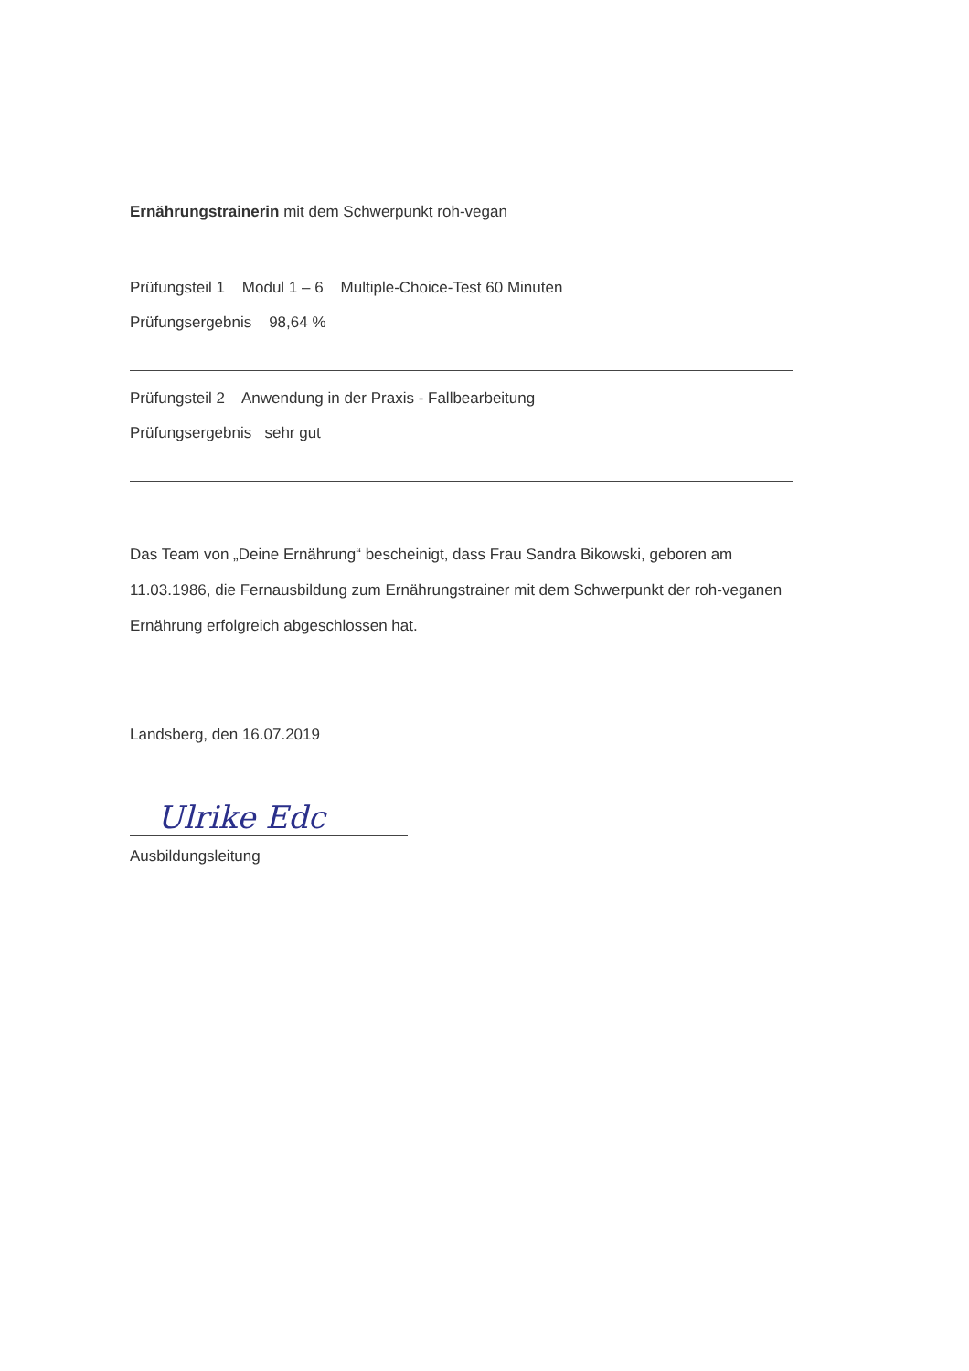Ernährungstrainerin mit dem Schwerpunkt roh-vegan
Prüfungsteil 1 Modul 1 – 6 Multiple-Choice-Test 60 Minuten
Prüfungsergebnis 98,64 %
Prüfungsteil 2 Anwendung in der Praxis - Fallbearbeitung
Prüfungsergebnis sehr gut
Das Team von „Deine Ernährung“ bescheinigt, dass Frau Sandra Bikowski, geboren am 11.03.1986, die Fernausbildung zum Ernährungstrainer mit dem Schwerpunkt der roh-veganen Ernährung erfolgreich abgeschlossen hat.
Landsberg, den 16.07.2019
Ulrike Edc
Ausbildungsleitung